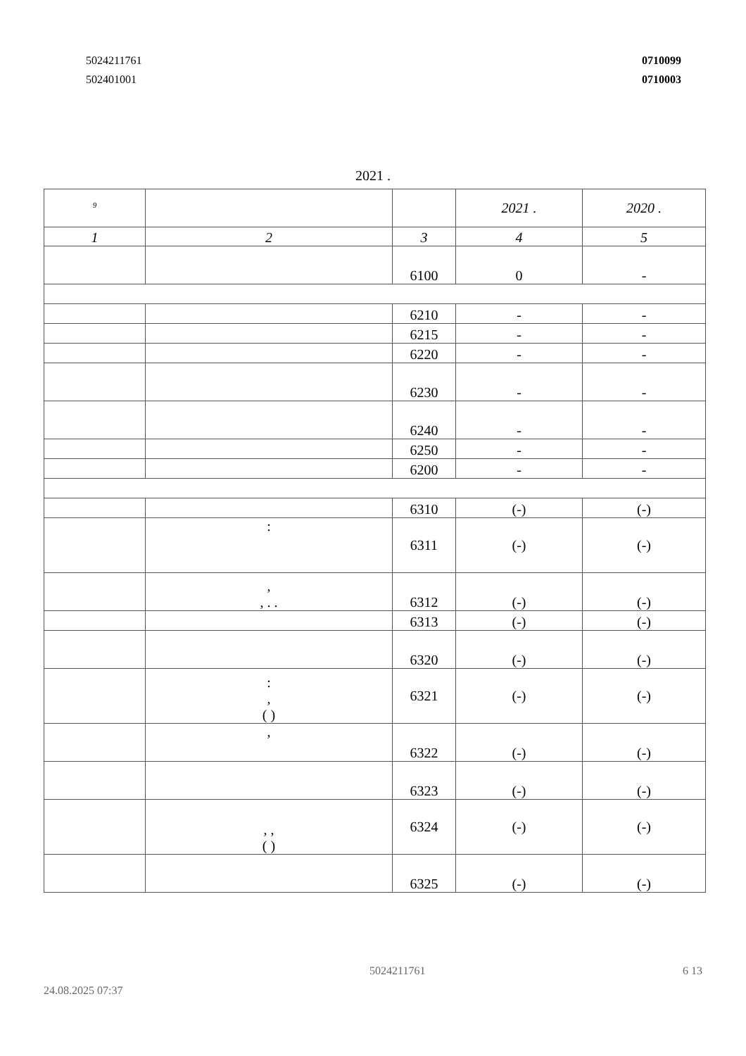0710099
0710003
5024211761
502401001
2021 .
| 9 | | | 2021 . | 2020 . |
| --- | --- | --- | --- | --- |
| 1 | 2 | 3 | 4 | 5 |
| | | 6100 | 0 | - |
| | | 6210 | - | - |
| | | 6215 | - | - |
| | | 6220 | - | - |
| | | 6230 | - | - |
| | | 6240 | - | - |
| | | 6250 | - | - |
| | | 6200 | - | - |
| | | 6310 | (-) | (-) |
| | : | 6311 | (-) | (-) |
| | , , . . | 6312 | (-) | (-) |
| | | 6313 | (-) | (-) |
| | | 6320 | (-) | (-) |
| | : , ( ) | 6321 | (-) | (-) |
| | , | 6322 | (-) | (-) |
| | | 6323 | (-) | (-) |
| | , , ( ) | 6324 | (-) | (-) |
| | | 6325 | (-) | (-) |
5024211761 6 13
24.08.2025 07:37